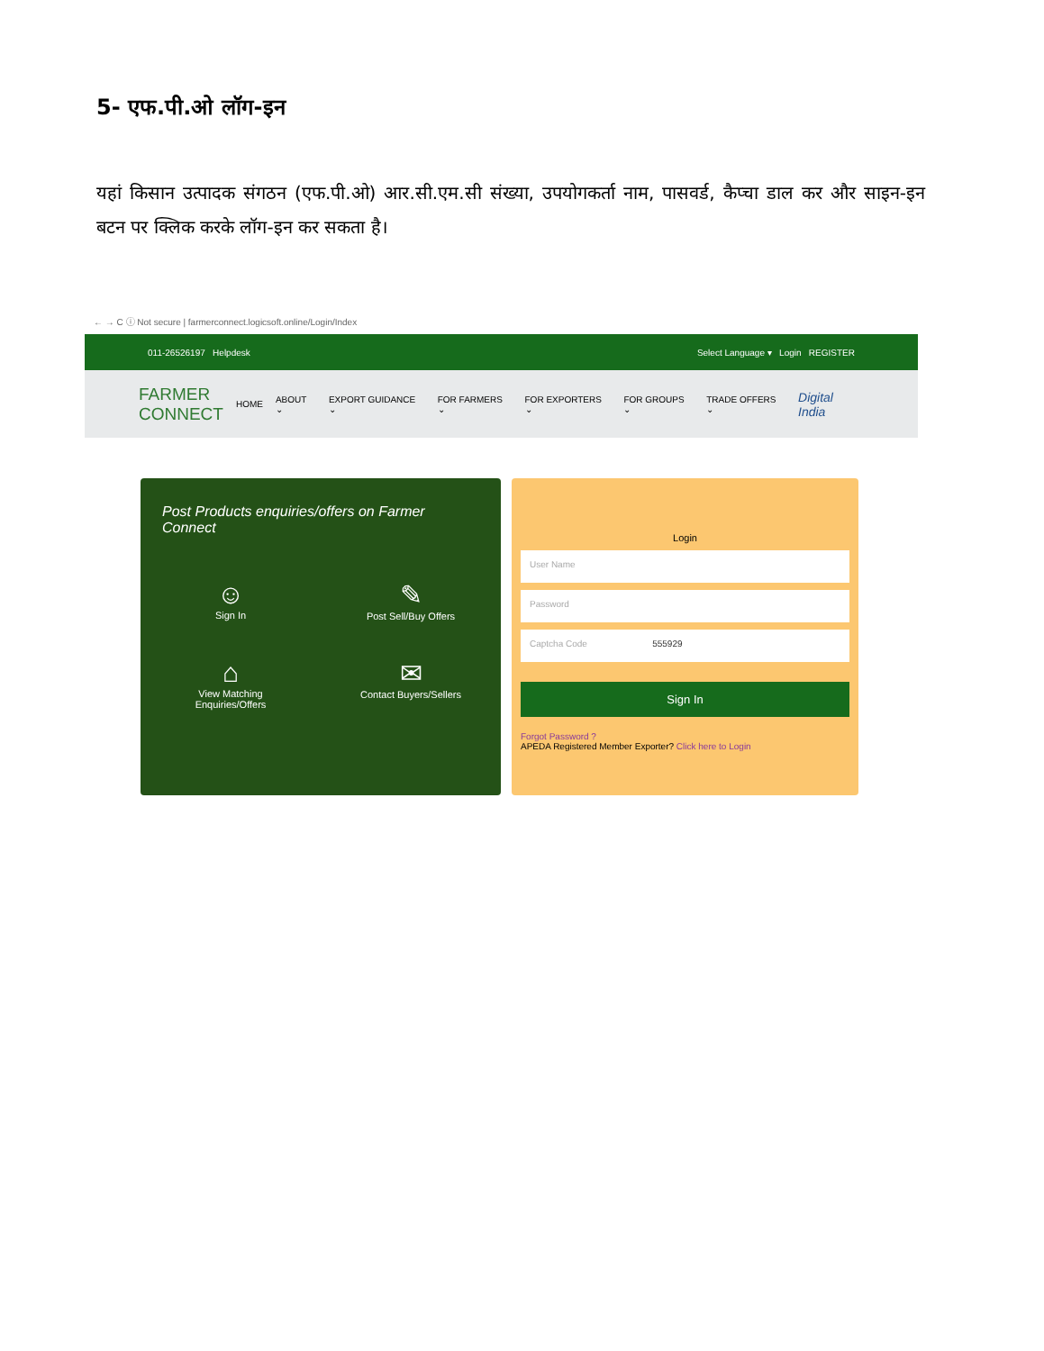5- एफ.पी.ओ लॉग-इन
यहां किसान उत्पादक संगठन (एफ.पी.ओ) आर.सी.एम.सी संख्या, उपयोगकर्ता नाम, पासवर्ड, कैप्चा डाल कर और साइन-इन बटन पर क्लिक करके लॉग-इन कर सकता है।
← → C ⓘ Not secure | farmerconnect.logicsoft.online/Login/Index
011-26526197 Helpdesk Select Language ▾ Login REGISTER
FARMER
CONNECT
HOME ABOUT ⌄ EXPORT GUIDANCE ⌄ FOR FARMERS ⌄ FOR EXPORTERS ⌄ FOR GROUPS ⌄ TRADE OFFERS ⌄ Digital India
Post Products enquiries/offers on Farmer Connect
☺
Sign In
✎
Post Sell/Buy Offers
⌂
View Matching
Enquiries/Offers
✉
Contact Buyers/Sellers
Login
User Name
Password
Captcha Code 555929
Sign In
Forgot Password ?
APEDA Registered Member Exporter? Click here to Login